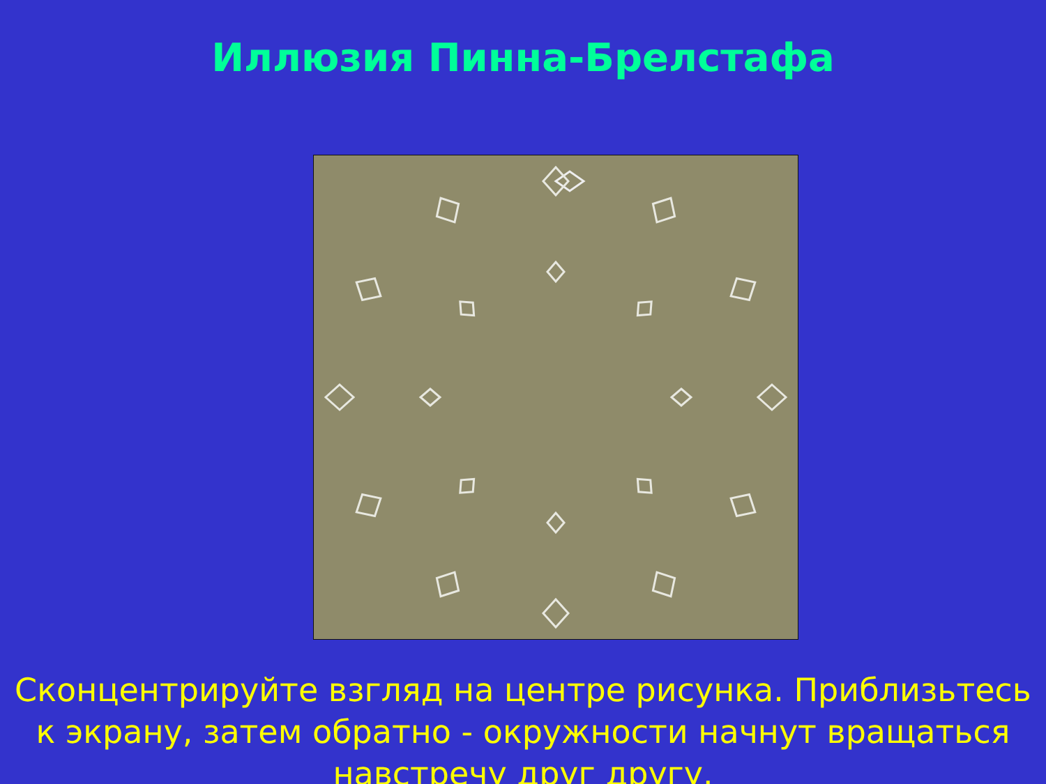Иллюзия Пинна-Брелстафа
Сконцентрируйте взгляд на центре рисунка. Приблизьтесь
к экрану, затем обратно - окружности начнут вращаться
навстречу друг другу.